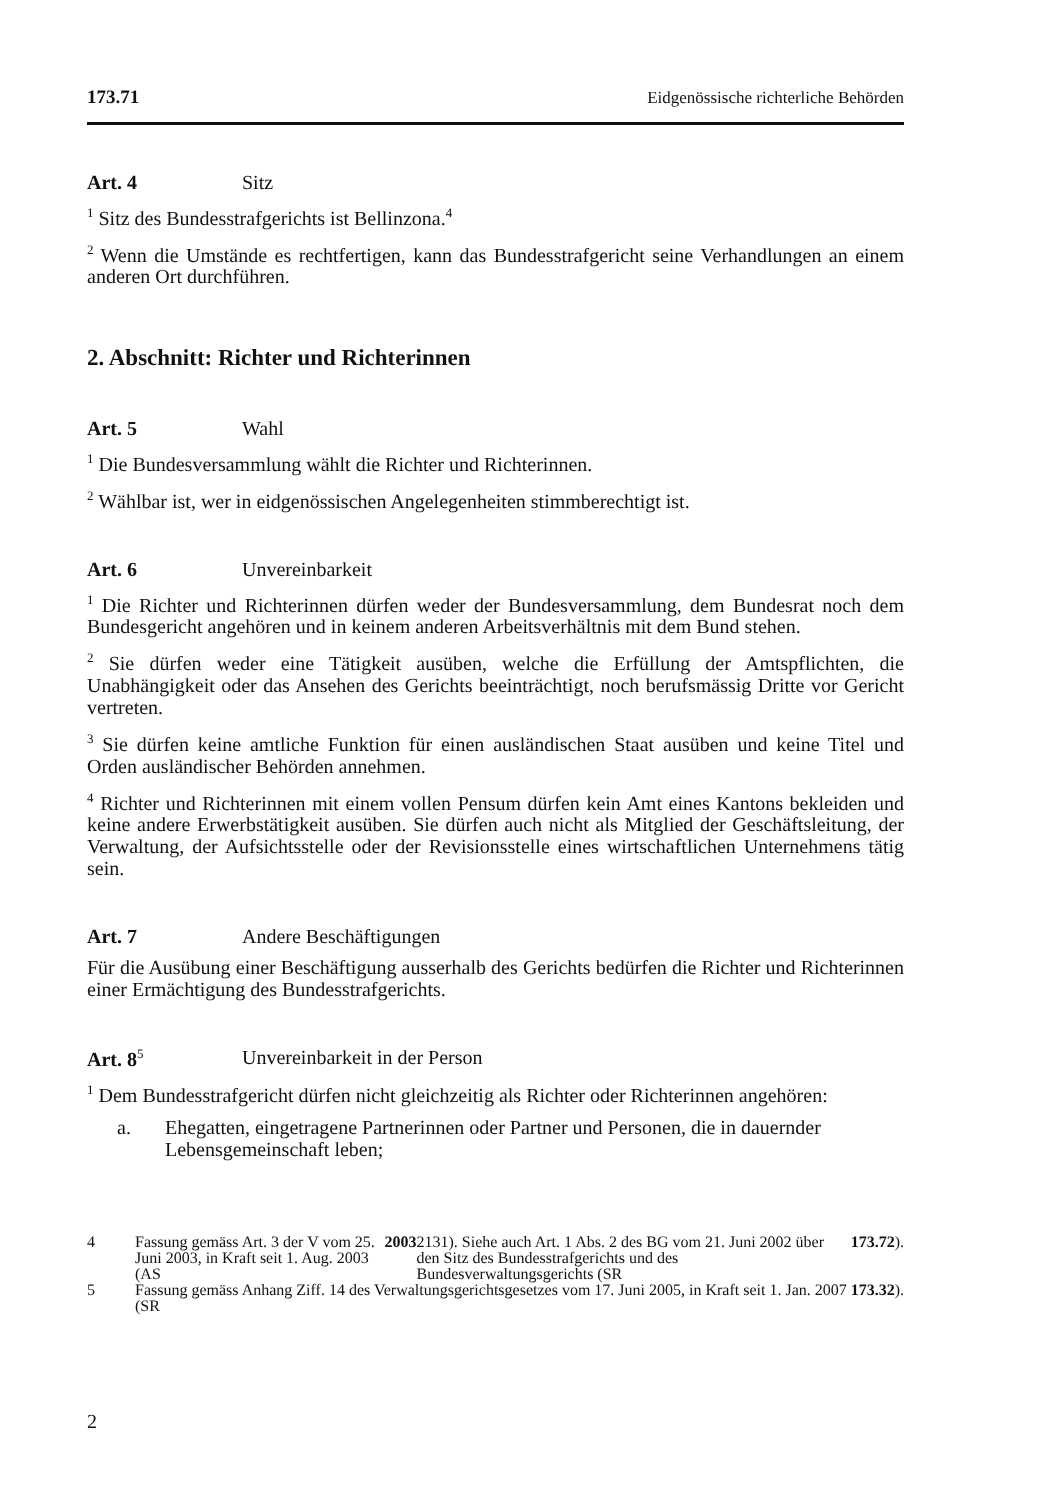173.71 Eidgenössische richterliche Behörden
Art. 4 Sitz
<sup>1</sup> Sitz des Bundesstrafgerichts ist Bellinzona.<sup>4</sup>
<sup>2</sup> Wenn die Umstände es rechtfertigen, kann das Bundesstrafgericht seine Verhandlungen an einem anderen Ort durchführen.
2. Abschnitt: Richter und Richterinnen
Art. 5 Wahl
<sup>1</sup> Die Bundesversammlung wählt die Richter und Richterinnen.
<sup>2</sup> Wählbar ist, wer in eidgenössischen Angelegenheiten stimmberechtigt ist.
Art. 6 Unvereinbarkeit
<sup>1</sup> Die Richter und Richterinnen dürfen weder der Bundesversammlung, dem Bundesrat noch dem Bundesgericht angehören und in keinem anderen Arbeitsverhältnis mit dem Bund stehen.
<sup>2</sup> Sie dürfen weder eine Tätigkeit ausüben, welche die Erfüllung der Amtspflichten, die Unabhängigkeit oder das Ansehen des Gerichts beeinträchtigt, noch berufsmässig Dritte vor Gericht vertreten.
<sup>3</sup> Sie dürfen keine amtliche Funktion für einen ausländischen Staat ausüben und keine Titel und Orden ausländischer Behörden annehmen.
<sup>4</sup> Richter und Richterinnen mit einem vollen Pensum dürfen kein Amt eines Kantons bekleiden und keine andere Erwerbstätigkeit ausüben. Sie dürfen auch nicht als Mitglied der Geschäftsleitung, der Verwaltung, der Aufsichtsstelle oder der Revisionsstelle eines wirtschaftlichen Unternehmens tätig sein.
Art. 7 Andere Beschäftigungen
Für die Ausübung einer Beschäftigung ausserhalb des Gerichts bedürfen die Richter und Richterinnen einer Ermächtigung des Bundesstrafgerichts.
Art. 8<sup>5</sup> Unvereinbarkeit in der Person
<sup>1</sup> Dem Bundesstrafgericht dürfen nicht gleichzeitig als Richter oder Richterinnen angehören:
a. Ehegatten, eingetragene Partnerinnen oder Partner und Personen, die in dauernder Lebensgemeinschaft leben;
4 Fassung gemäss Art. 3 der V vom 25. Juni 2003, in Kraft seit 1. Aug. 2003 (AS 2003 2131). Siehe auch Art. 1 Abs. 2 des BG vom 21. Juni 2002 über den Sitz des Bundesstrafgerichts und des Bundesverwaltungsgerichts (SR 173.72).
5 Fassung gemäss Anhang Ziff. 14 des Verwaltungsgerichtsgesetzes vom 17. Juni 2005, in Kraft seit 1. Jan. 2007 (SR 173.32).
2